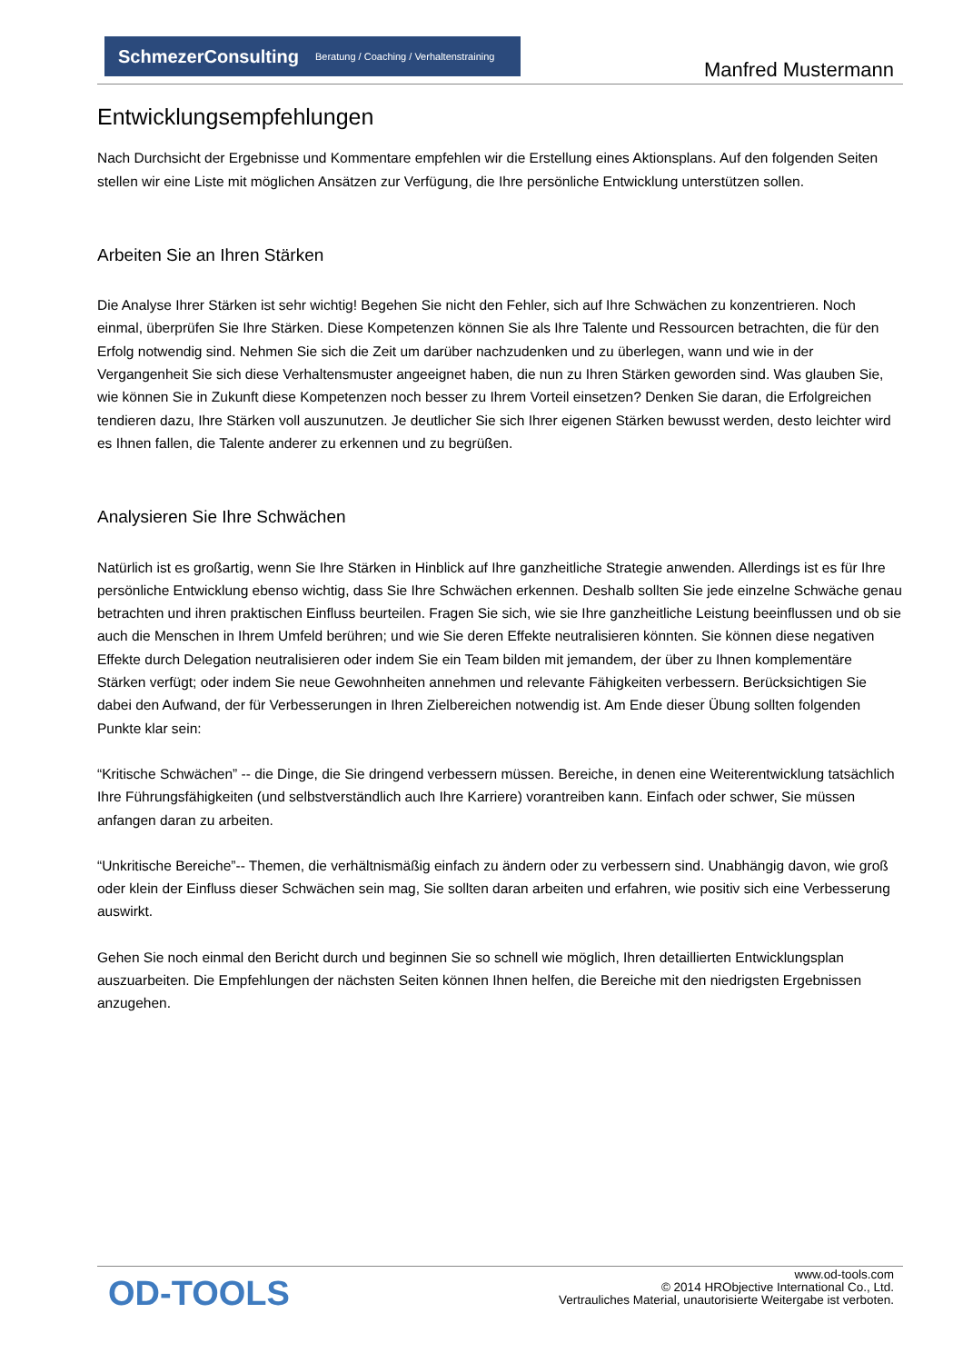SchmezerConsulting Beratung / Coaching / Verhaltenstraining
Manfred Mustermann
Entwicklungsempfehlungen
Nach Durchsicht der Ergebnisse und Kommentare empfehlen wir die Erstellung eines Aktionsplans. Auf den folgenden Seiten stellen wir eine Liste mit möglichen Ansätzen zur Verfügung, die Ihre persönliche Entwicklung unterstützen sollen.
Arbeiten Sie an Ihren Stärken
Die Analyse Ihrer Stärken ist sehr wichtig! Begehen Sie nicht den Fehler, sich auf Ihre Schwächen zu konzentrieren. Noch einmal, überprüfen Sie Ihre Stärken. Diese Kompetenzen können Sie als Ihre Talente und Ressourcen betrachten, die für den Erfolg notwendig sind. Nehmen Sie sich die Zeit um darüber nachzudenken und zu überlegen, wann und wie in der Vergangenheit Sie sich diese Verhaltensmuster angeeignet haben, die nun zu Ihren Stärken geworden sind. Was glauben Sie, wie können Sie in Zukunft diese Kompetenzen noch besser zu Ihrem Vorteil einsetzen? Denken Sie daran, die Erfolgreichen tendieren dazu, Ihre Stärken voll auszunutzen. Je deutlicher Sie sich Ihrer eigenen Stärken bewusst werden, desto leichter wird es Ihnen fallen, die Talente anderer zu erkennen und zu begrüßen.
Analysieren Sie Ihre Schwächen
Natürlich ist es großartig, wenn Sie Ihre Stärken in Hinblick auf Ihre ganzheitliche Strategie anwenden. Allerdings ist es für Ihre persönliche Entwicklung ebenso wichtig, dass Sie Ihre Schwächen erkennen. Deshalb sollten Sie jede einzelne Schwäche genau betrachten und ihren praktischen Einfluss beurteilen. Fragen Sie sich, wie sie Ihre ganzheitliche Leistung beeinflussen und ob sie auch die Menschen in Ihrem Umfeld berühren; und wie Sie deren Effekte neutralisieren könnten. Sie können diese negativen Effekte durch Delegation neutralisieren oder indem Sie ein Team bilden mit jemandem, der über zu Ihnen komplementäre Stärken verfügt; oder indem Sie neue Gewohnheiten annehmen und relevante Fähigkeiten verbessern. Berücksichtigen Sie dabei den Aufwand, der für Verbesserungen in Ihren Zielbereichen notwendig ist. Am Ende dieser Übung sollten folgenden Punkte klar sein:
“Kritische Schwächen” -- die Dinge, die Sie dringend verbessern müssen. Bereiche, in denen eine Weiterentwicklung tatsächlich Ihre Führungsfähigkeiten (und selbstverständlich auch Ihre Karriere) vorantreiben kann. Einfach oder schwer, Sie müssen anfangen daran zu arbeiten.
“Unkritische Bereiche”-- Themen, die verhältnismäßig einfach zu ändern oder zu verbessern sind. Unabhängig davon, wie groß oder klein der Einfluss dieser Schwächen sein mag, Sie sollten daran arbeiten und erfahren, wie positiv sich eine Verbesserung auswirkt.
Gehen Sie noch einmal den Bericht durch und beginnen Sie so schnell wie möglich, Ihren detaillierten Entwicklungsplan auszuarbeiten. Die Empfehlungen der nächsten Seiten können Ihnen helfen, die Bereiche mit den niedrigsten Ergebnissen anzugehen.
OD-TOOLS
www.od-tools.com
© 2014 HRObjective International Co., Ltd.
Vertrauliches Material, unautorisierte Weitergabe ist verboten.